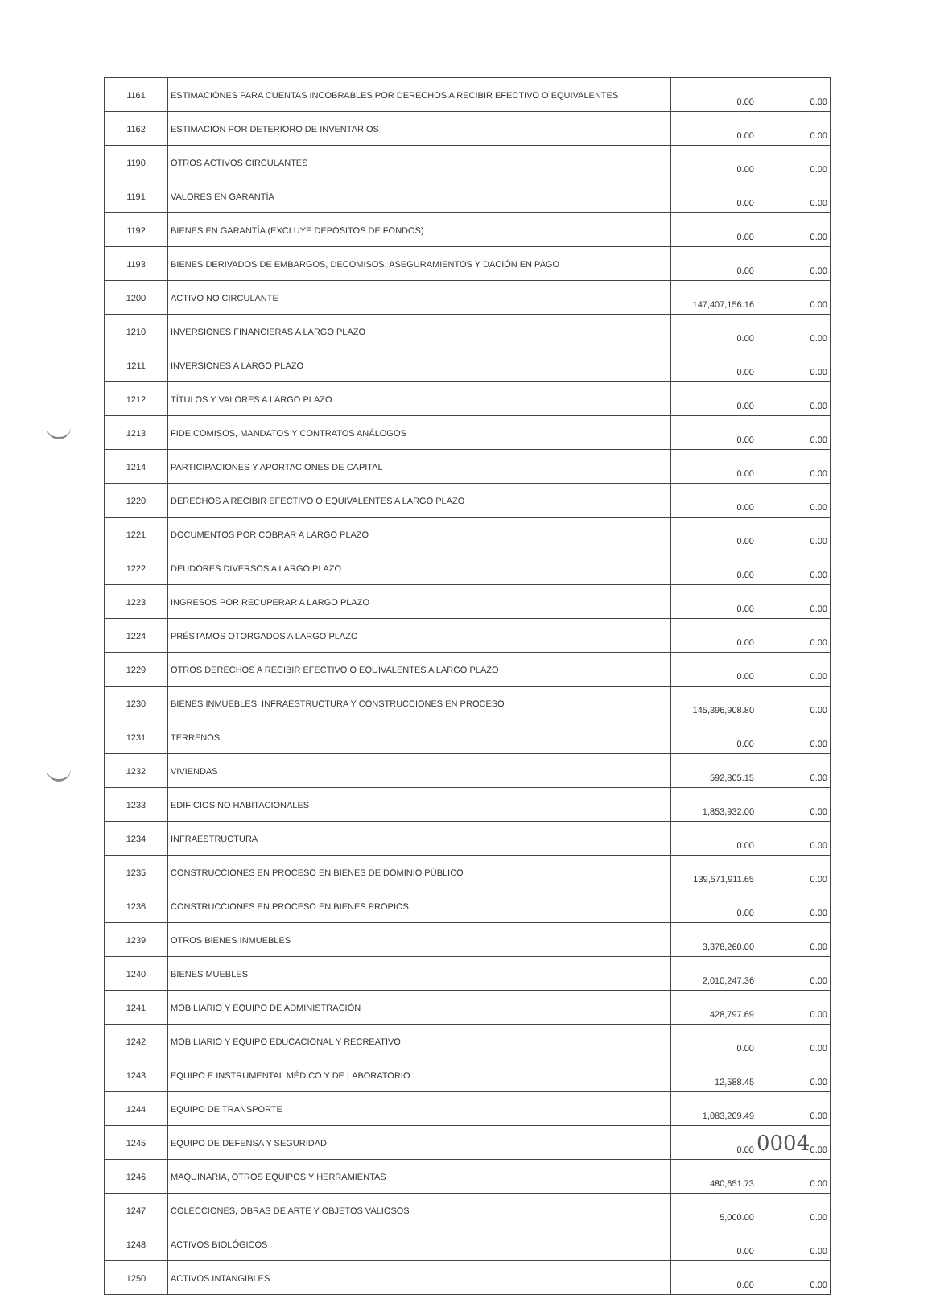| 1161 | ESTIMACIÓNES PARA CUENTAS INCOBRABLES POR DERECHOS A RECIBIR EFECTIVO O EQUIVALENTES | 0.00 | 0.00 |
| 1162 | ESTIMACIÓN POR DETERIORO DE INVENTARIOS | 0.00 | 0.00 |
| 1190 | OTROS ACTIVOS CIRCULANTES | 0.00 | 0.00 |
| 1191 | VALORES EN GARANTÍA | 0.00 | 0.00 |
| 1192 | BIENES EN GARANTÍA (EXCLUYE DEPÓSITOS DE FONDOS) | 0.00 | 0.00 |
| 1193 | BIENES DERIVADOS DE EMBARGOS, DECOMISOS, ASEGURAMIENTOS Y DACIÓN EN PAGO | 0.00 | 0.00 |
| 1200 | ACTIVO NO CIRCULANTE | 147,407,156.16 | 0.00 |
| 1210 | INVERSIONES FINANCIERAS A LARGO PLAZO | 0.00 | 0.00 |
| 1211 | INVERSIONES A LARGO PLAZO | 0.00 | 0.00 |
| 1212 | TÍTULOS Y VALORES A LARGO PLAZO | 0.00 | 0.00 |
| 1213 | FIDEICOMISOS, MANDATOS Y CONTRATOS ANÁLOGOS | 0.00 | 0.00 |
| 1214 | PARTICIPACIONES Y APORTACIONES DE CAPITAL | 0.00 | 0.00 |
| 1220 | DERECHOS A RECIBIR EFECTIVO O EQUIVALENTES A LARGO PLAZO | 0.00 | 0.00 |
| 1221 | DOCUMENTOS POR COBRAR A LARGO PLAZO | 0.00 | 0.00 |
| 1222 | DEUDORES DIVERSOS A LARGO PLAZO | 0.00 | 0.00 |
| 1223 | INGRESOS POR RECUPERAR A LARGO PLAZO | 0.00 | 0.00 |
| 1224 | PRÉSTAMOS OTORGADOS A LARGO PLAZO | 0.00 | 0.00 |
| 1229 | OTROS DERECHOS A RECIBIR EFECTIVO O EQUIVALENTES A LARGO PLAZO | 0.00 | 0.00 |
| 1230 | BIENES INMUEBLES, INFRAESTRUCTURA Y CONSTRUCCIONES EN PROCESO | 145,396,908.80 | 0.00 |
| 1231 | TERRENOS | 0.00 | 0.00 |
| 1232 | VIVIENDAS | 592,805.15 | 0.00 |
| 1233 | EDIFICIOS NO HABITACIONALES | 1,853,932.00 | 0.00 |
| 1234 | INFRAESTRUCTURA | 0.00 | 0.00 |
| 1235 | CONSTRUCCIONES EN PROCESO EN BIENES DE DOMINIO PÚBLICO | 139,571,911.65 | 0.00 |
| 1236 | CONSTRUCCIONES EN PROCESO EN BIENES PROPIOS | 0.00 | 0.00 |
| 1239 | OTROS BIENES INMUEBLES | 3,378,260.00 | 0.00 |
| 1240 | BIENES MUEBLES | 2,010,247.36 | 0.00 |
| 1241 | MOBILIARIO Y EQUIPO DE ADMINISTRACIÓN | 428,797.69 | 0.00 |
| 1242 | MOBILIARIO Y EQUIPO EDUCACIONAL Y RECREATIVO | 0.00 | 0.00 |
| 1243 | EQUIPO E INSTRUMENTAL MÉDICO Y DE LABORATORIO | 12,588.45 | 0.00 |
| 1244 | EQUIPO DE TRANSPORTE | 1,083,209.49 | 0.00 |
| 1245 | EQUIPO DE DEFENSA Y SEGURIDAD | 0.00 | 0.00 |
| 1246 | MAQUINARIA, OTROS EQUIPOS Y HERRAMIENTAS | 480,651.73 | 0.00 |
| 1247 | COLECCIONES, OBRAS DE ARTE Y OBJETOS VALIOSOS | 5,000.00 | 0.00 |
| 1248 | ACTIVOS BIOLÓGICOS | 0.00 | 0.00 |
| 1250 | ACTIVOS INTANGIBLES | 0.00 | 0.00 |
0004